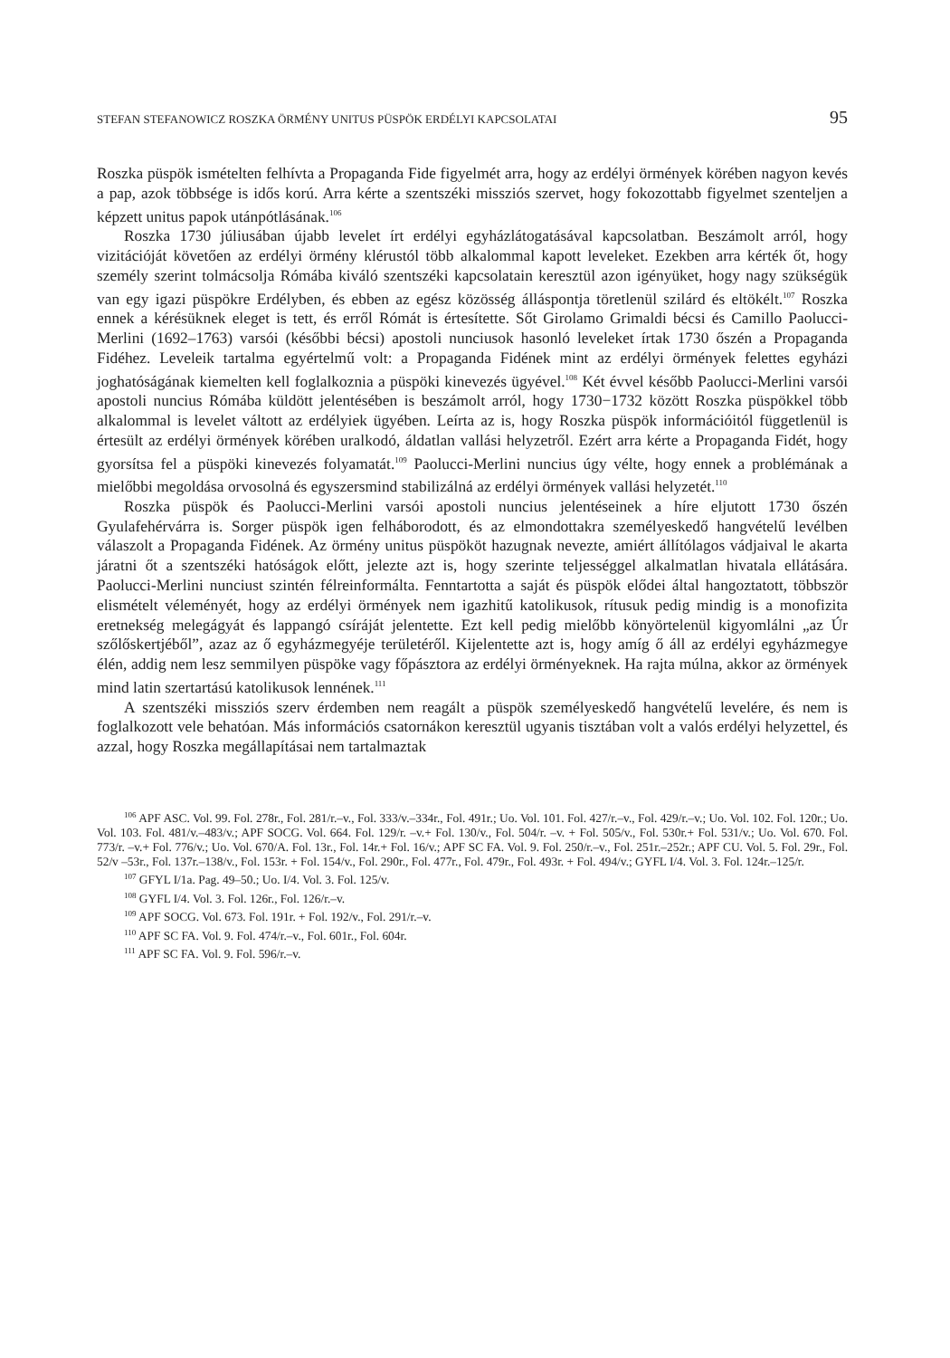STEFAN STEFANOWICZ ROSZKA ÖRMÉNY UNITUS PÜSPÖK ERDÉLYI KAPCSOLATAI 95
Roszka püspök ismételten felhívta a Propaganda Fide figyelmét arra, hogy az erdélyi örmények körében nagyon kevés a pap, azok többsége is idős korú. Arra kérte a szentszéki missziós szervet, hogy fokozottabb figyelmet szenteljen a képzett unitus papok utánpótlásának.<sup>106</sup>
Roszka 1730 júliusában újabb levelet írt erdélyi egyházlátogatásával kapcsolatban. Beszámolt arról, hogy vizitációját követően az erdélyi örmény klérustól több alkalommal kapott leveleket. Ezekben arra kérték őt, hogy személy szerint tolmácsolja Rómába kiváló szentszéki kapcsolatain keresztül azon igényüket, hogy nagy szükségük van egy igazi püspökre Erdélyben, és ebben az egész közösség álláspontja töretlenül szilárd és eltökélt.<sup>107</sup> Roszka ennek a kérésüknek eleget is tett, és erről Rómát is értesítette. Sőt Girolamo Grimaldi bécsi és Camillo Paolucci-Merlini (1692–1763) varsói (későbbi bécsi) apostoli nunciusok hasonló leveleket írtak 1730 őszén a Propaganda Fidéhez. Leveleik tartalma egyértelmű volt: a Propaganda Fidének mint az erdélyi örmények felettes egyházi joghatóságának kiemelten kell foglalkoznia a püspöki kinevezés ügyével.<sup>108</sup> Két évvel később Paolucci-Merlini varsói apostoli nuncius Rómába küldött jelentésében is beszámolt arról, hogy 1730−1732 között Roszka püspökkel több alkalommal is levelet váltott az erdélyiek ügyében. Leírta az is, hogy Roszka püspök információitól függetlenül is értesült az erdélyi örmények körében uralkodó, áldatlan vallási helyzetről. Ezért arra kérte a Propaganda Fidét, hogy gyorsítsa fel a püspöki kinevezés folyamatát.<sup>109</sup> Paolucci-Merlini nuncius úgy vélte, hogy ennek a problémának a mielőbbi megoldása orvosolná és egyszersmind stabilizálná az erdélyi örmények vallási helyzetét.<sup>110</sup>
Roszka püspök és Paolucci-Merlini varsói apostoli nuncius jelentéseinek a híre eljutott 1730 őszén Gyulafehérvárra is. Sorger püspök igen felháborodott, és az elmondottakra személyeskedő hangvételű levélben válaszolt a Propaganda Fidének. Az örmény unitus püspököt hazugnak nevezte, amiért állítólagos vádjaival le akarta járatni őt a szentszéki hatóságok előtt, jelezte azt is, hogy szerinte teljességgel alkalmatlan hivatala ellátására. Paolucci-Merlini nunciust szintén félreinformálta. Fenntartotta a saját és püspök elődei által hangoztatott, többször elismételt véleményét, hogy az erdélyi örmények nem igazhitű katolikusok, rítusuk pedig mindig is a monofizita eretnekség melegágyát és lappangó csíráját jelentette. Ezt kell pedig mielőbb könyörtelenül kigyomlálni „az Úr szőlőskertjéből”, azaz az ő egyházmegyéje területéről. Kijelentette azt is, hogy amíg ő áll az erdélyi egyházmegye élén, addig nem lesz semmilyen püspöke vagy főpásztora az erdélyi örményeknek. Ha rajta múlna, akkor az örmények mind latin szertartású katolikusok lennének.<sup>111</sup>
A szentszéki missziós szerv érdemben nem reagált a püspök személyeskedő hangvételű levelére, és nem is foglalkozott vele behatóan. Más információs csatornákon keresztül ugyanis tisztában volt a valós erdélyi helyzettel, és azzal, hogy Roszka megállapításai nem tartalmaztak
<sup>106</sup> APF ASC. Vol. 99. Fol. 278r., Fol. 281/r.–v., Fol. 333/v.–334r., Fol. 491r.; Uo. Vol. 101. Fol. 427/r.–v., Fol. 429/r.–v.; Uo. Vol. 102. Fol. 120r.; Uo. Vol. 103. Fol. 481/v.–483/v.; APF SOCG. Vol. 664. Fol. 129/r. –v.+ Fol. 130/v., Fol. 504/r. –v. + Fol. 505/v., Fol. 530r.+ Fol. 531/v.; Uo. Vol. 670. Fol. 773/r. –v.+ Fol. 776/v.; Uo. Vol. 670/A. Fol. 13r., Fol. 14r.+ Fol. 16/v.; APF SC FA. Vol. 9. Fol. 250/r.–v., Fol. 251r.–252r.; APF CU. Vol. 5. Fol. 29r., Fol. 52/v –53r., Fol. 137r.–138/v., Fol. 153r. + Fol. 154/v., Fol. 290r., Fol. 477r., Fol. 479r., Fol. 493r. + Fol. 494/v.; GYFL I/4. Vol. 3. Fol. 124r.–125/r.
<sup>107</sup> GFYL I/1a. Pag. 49–50.; Uo. I/4. Vol. 3. Fol. 125/v.
<sup>108</sup> GYFL I/4. Vol. 3. Fol. 126r., Fol. 126/r.–v.
<sup>109</sup> APF SOCG. Vol. 673. Fol. 191r. + Fol. 192/v., Fol. 291/r.–v.
<sup>110</sup> APF SC FA. Vol. 9. Fol. 474/r.–v., Fol. 601r., Fol. 604r.
<sup>111</sup> APF SC FA. Vol. 9. Fol. 596/r.–v.